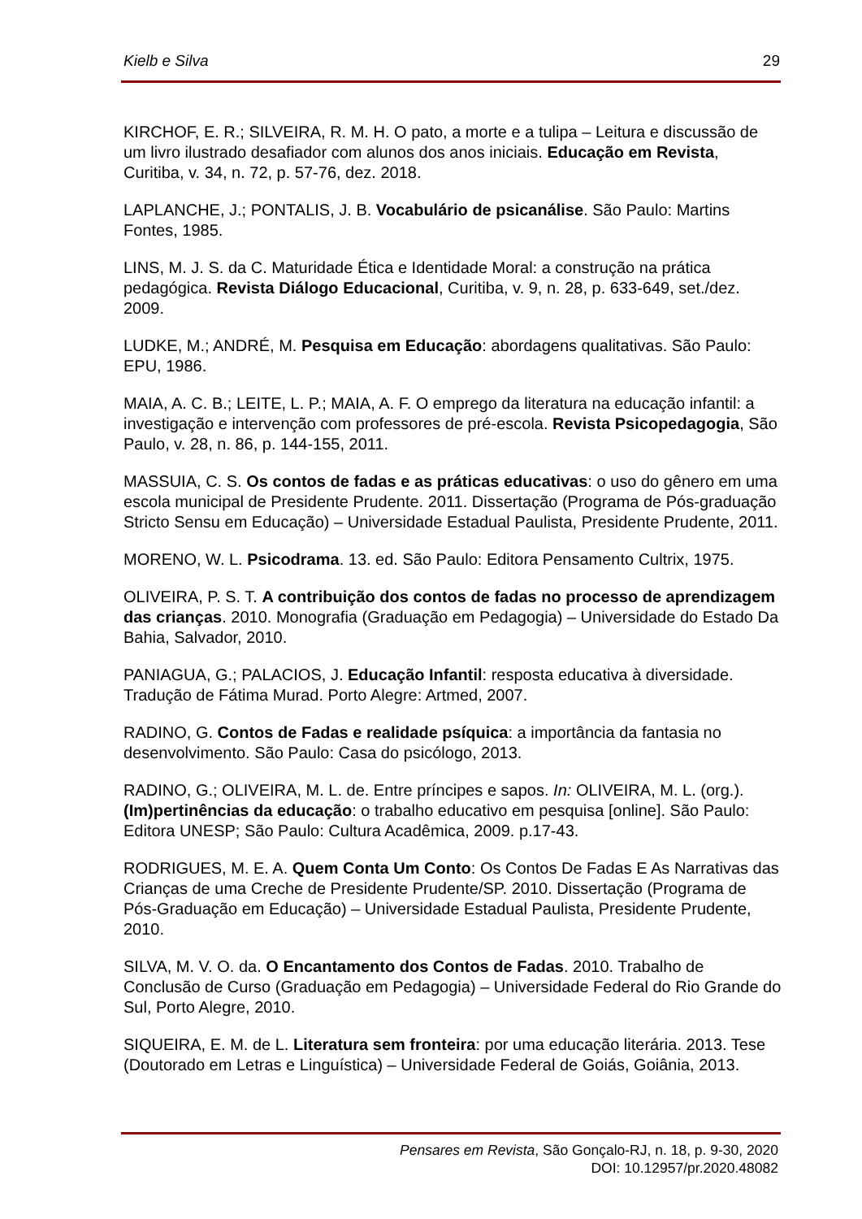Kielb e Silva 29
KIRCHOF, E. R.; SILVEIRA, R. M. H. O pato, a morte e a tulipa – Leitura e discussão de um livro ilustrado desafiador com alunos dos anos iniciais. Educação em Revista, Curitiba, v. 34, n. 72, p. 57-76, dez. 2018.
LAPLANCHE, J.; PONTALIS, J. B. Vocabulário de psicanálise. São Paulo: Martins Fontes, 1985.
LINS, M. J. S. da C. Maturidade Ética e Identidade Moral: a construção na prática pedagógica. Revista Diálogo Educacional, Curitiba, v. 9, n. 28, p. 633-649, set./dez. 2009.
LUDKE, M.; ANDRÉ, M. Pesquisa em Educação: abordagens qualitativas. São Paulo: EPU, 1986.
MAIA, A. C. B.; LEITE, L. P.; MAIA, A. F. O emprego da literatura na educação infantil: a investigação e intervenção com professores de pré-escola. Revista Psicopedagogia, São Paulo, v. 28, n. 86, p. 144-155, 2011.
MASSUIA, C. S. Os contos de fadas e as práticas educativas: o uso do gênero em uma escola municipal de Presidente Prudente. 2011. Dissertação (Programa de Pós-graduação Stricto Sensu em Educação) – Universidade Estadual Paulista, Presidente Prudente, 2011.
MORENO, W. L. Psicodrama. 13. ed. São Paulo: Editora Pensamento Cultrix, 1975.
OLIVEIRA, P. S. T. A contribuição dos contos de fadas no processo de aprendizagem das crianças. 2010. Monografia (Graduação em Pedagogia) – Universidade do Estado Da Bahia, Salvador, 2010.
PANIAGUA, G.; PALACIOS, J. Educação Infantil: resposta educativa à diversidade. Tradução de Fátima Murad. Porto Alegre: Artmed, 2007.
RADINO, G. Contos de Fadas e realidade psíquica: a importância da fantasia no desenvolvimento. São Paulo: Casa do psicólogo, 2013.
RADINO, G.; OLIVEIRA, M. L. de. Entre príncipes e sapos. In: OLIVEIRA, M. L. (org.). (Im)pertinências da educação: o trabalho educativo em pesquisa [online]. São Paulo: Editora UNESP; São Paulo: Cultura Acadêmica, 2009. p.17-43.
RODRIGUES, M. E. A. Quem Conta Um Conto: Os Contos De Fadas E As Narrativas das Crianças de uma Creche de Presidente Prudente/SP. 2010. Dissertação (Programa de Pós-Graduação em Educação) – Universidade Estadual Paulista, Presidente Prudente, 2010.
SILVA, M. V. O. da. O Encantamento dos Contos de Fadas. 2010. Trabalho de Conclusão de Curso (Graduação em Pedagogia) – Universidade Federal do Rio Grande do Sul, Porto Alegre, 2010.
SIQUEIRA, E. M. de L. Literatura sem fronteira: por uma educação literária. 2013. Tese (Doutorado em Letras e Linguística) – Universidade Federal de Goiás, Goiânia, 2013.
Pensares em Revista, São Gonçalo-RJ, n. 18, p. 9-30, 2020
DOI: 10.12957/pr.2020.48082